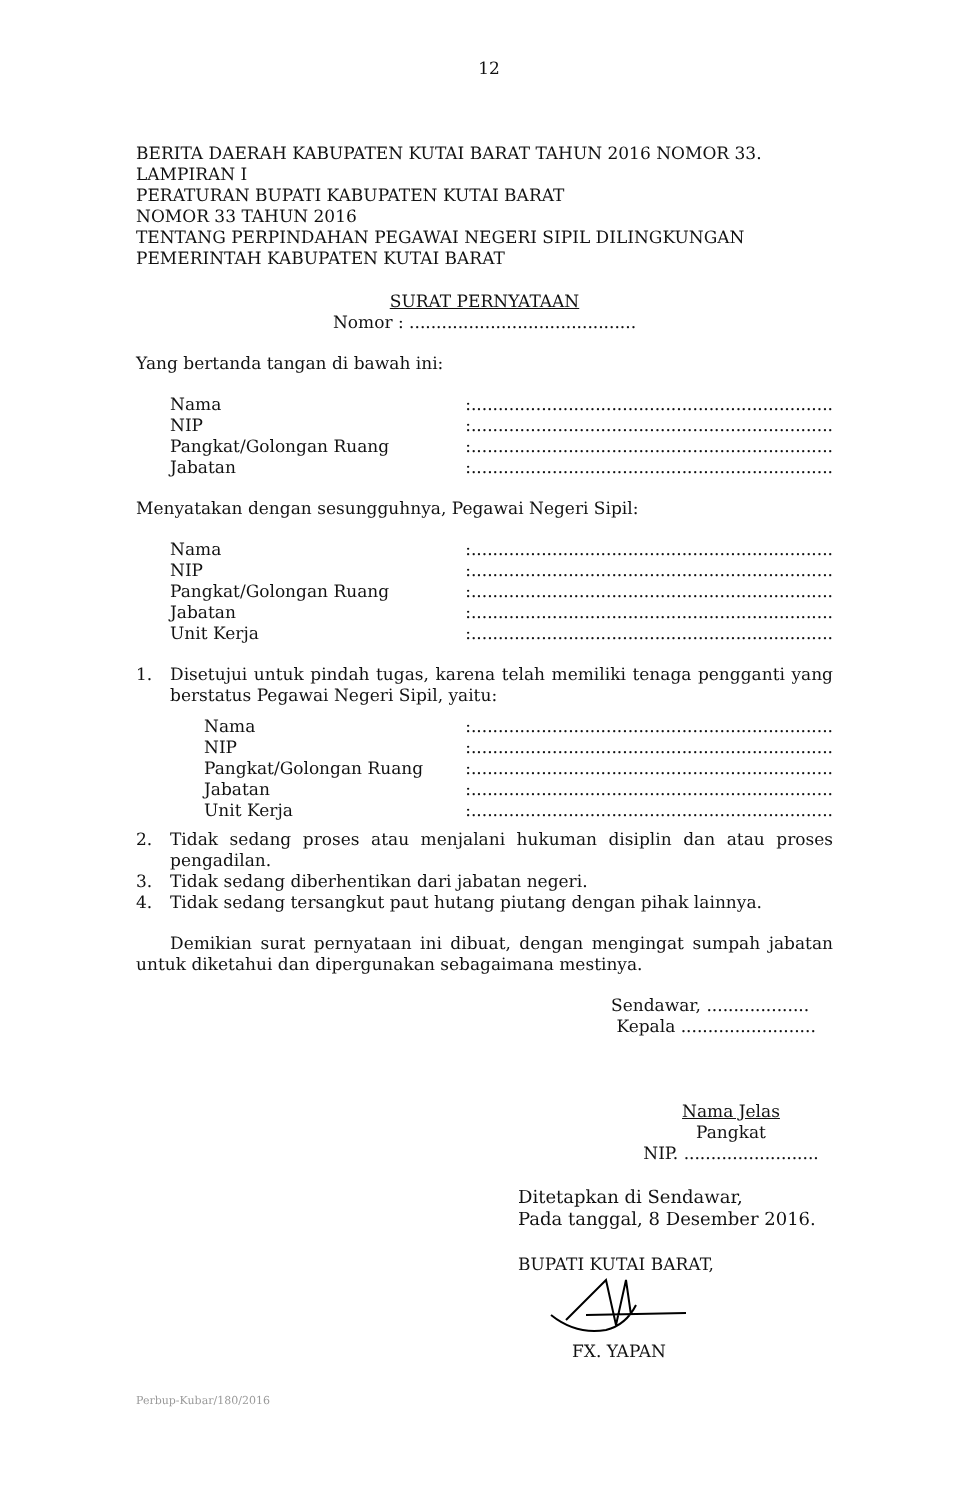12
BERITA DAERAH KABUPATEN KUTAI BARAT TAHUN 2016 NOMOR 33.
LAMPIRAN I
PERATURAN BUPATI KABUPATEN KUTAI BARAT
NOMOR 33 TAHUN 2016
TENTANG PERPINDAHAN PEGAWAI NEGERI SIPIL DILINGKUNGAN
PEMERINTAH KABUPATEN KUTAI BARAT
SURAT PERNYATAAN
Nomor : ..........................................
Yang bertanda tangan di bawah ini:
| Nama | :................................................................... |
| NIP | :................................................................... |
| Pangkat/Golongan Ruang | :................................................................... |
| Jabatan | :................................................................... |
Menyatakan dengan sesungguhnya, Pegawai Negeri Sipil:
| Nama | :................................................................... |
| NIP | :................................................................... |
| Pangkat/Golongan Ruang | :................................................................... |
| Jabatan | :................................................................... |
| Unit Kerja | :................................................................... |
1. Disetujui untuk pindah tugas, karena telah memiliki tenaga pengganti yang berstatus Pegawai Negeri Sipil, yaitu:
| Nama | :................................................................... |
| NIP | :................................................................... |
| Pangkat/Golongan Ruang | :................................................................... |
| Jabatan | :................................................................... |
| Unit Kerja | :................................................................... |
2. Tidak sedang proses atau menjalani hukuman disiplin dan atau proses pengadilan.
3. Tidak sedang diberhentikan dari jabatan negeri.
4. Tidak sedang tersangkut paut hutang piutang dengan pihak lainnya.
Demikian surat pernyataan ini dibuat, dengan mengingat sumpah jabatan untuk diketahui dan dipergunakan sebagaimana mestinya.
Sendawar, ...................
Kepala .........................
Nama Jelas
Pangkat
NIP. .........................
Ditetapkan di Sendawar,
Pada tanggal, 8 Desember 2016.
BUPATI KUTAI BARAT,
FX. YAPAN
Perbup-Kubar/180/2016